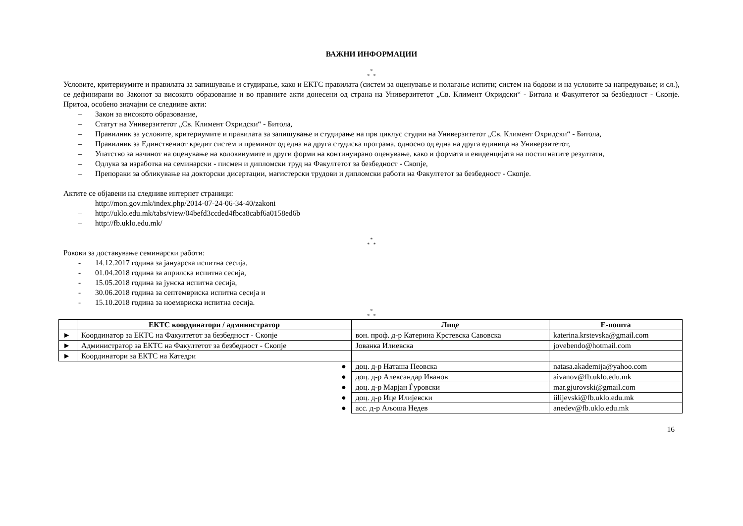ВАЖНИ ИНФОРМАЦИИ
*
* *
Условите, критериумите и правилата за запишување и студирање, како и ЕКТС правилата (систем за оценување и полагање испити; систем на бодови и на условите за напредување; и сл.), се дефинирани во Законот за високото образование и во правните акти донесени од страна на Универзитетот „Св. Климент Охридски“ - Битола и Факултетот за безбедност - Скопје. Притоа, особено значајни се следниве акти:
– Закон за високото образование,
– Статут на Универзитетот „Св. Климент Охридски“ - Битола,
– Правилник за условите, критериумите и правилата за запишување и студирање на прв циклус студии на Универзитетот „Св. Климент Охридски“ - Битола,
– Правилник за Единствениот кредит систем и преминот од една на друга студиска програма, односно од една на друга единица на Универзитетот,
– Упатство за начинот на оценување на колоквиумите и други форми на континуирано оценување, како и формата и евиденцијата на постигнатите резултати,
– Одлука за изработка на семинарски - писмен и дипломски труд на Факултетот за безбедност - Скопје,
– Препораки за обликување на докторски дисертации, магистерски трудови и дипломски работи на Факултетот за безбедност - Скопје.
Актите се објавени на следниве интернет страници:
– http://mon.gov.mk/index.php/2014-07-24-06-34-40/zakoni
– http://uklo.edu.mk/tabs/view/04befd3ccded4fbca8cabf6a0158ed6b
– http://fb.uklo.edu.mk/
*
* *
Рокови за доставување семинарски работи:
- 14.12.2017 година за јануарска испитна сесија,
- 01.04.2018 година за априлска испитна сесија,
- 15.05.2018 година за јунска испитна сесија,
- 30.06.2018 година за септемвриска испитна сесија и
- 15.10.2018 година за ноемвриска испитна сесија.
*
* *
| | ЕКТС координатори / администратор | Лице | Е-пошта |
| --- | --- | --- | --- |
| ► | Координатор за ЕКТС на Факултетот за безбедност - Скопје | вон. проф. д-р Катерина Крстевска Савовска | katerina.krstevska@gmail.com |
| ► | Администратор за ЕКТС на Факултетот за безбедност - Скопје | Јованка Илиевска | jovebendo@hotmail.com |
| ► | Координатори за ЕКТС на Катедри | | |
| ● | | доц. д-р Наташа Пеовска | natasa.akademija@yahoo.com |
| ● | | доц. д-р Александар Иванов | aivanov@fb.uklo.edu.mk |
| ● | | доц. д-р Марјан Ѓуровски | mar.gjurovski@gmail.com |
| ● | | доц. д-р Ице Илијевски | iilijevski@fb.uklo.edu.mk |
| ● | | асс. д-р Аљоша Недев | anedev@fb.uklo.edu.mk |
16